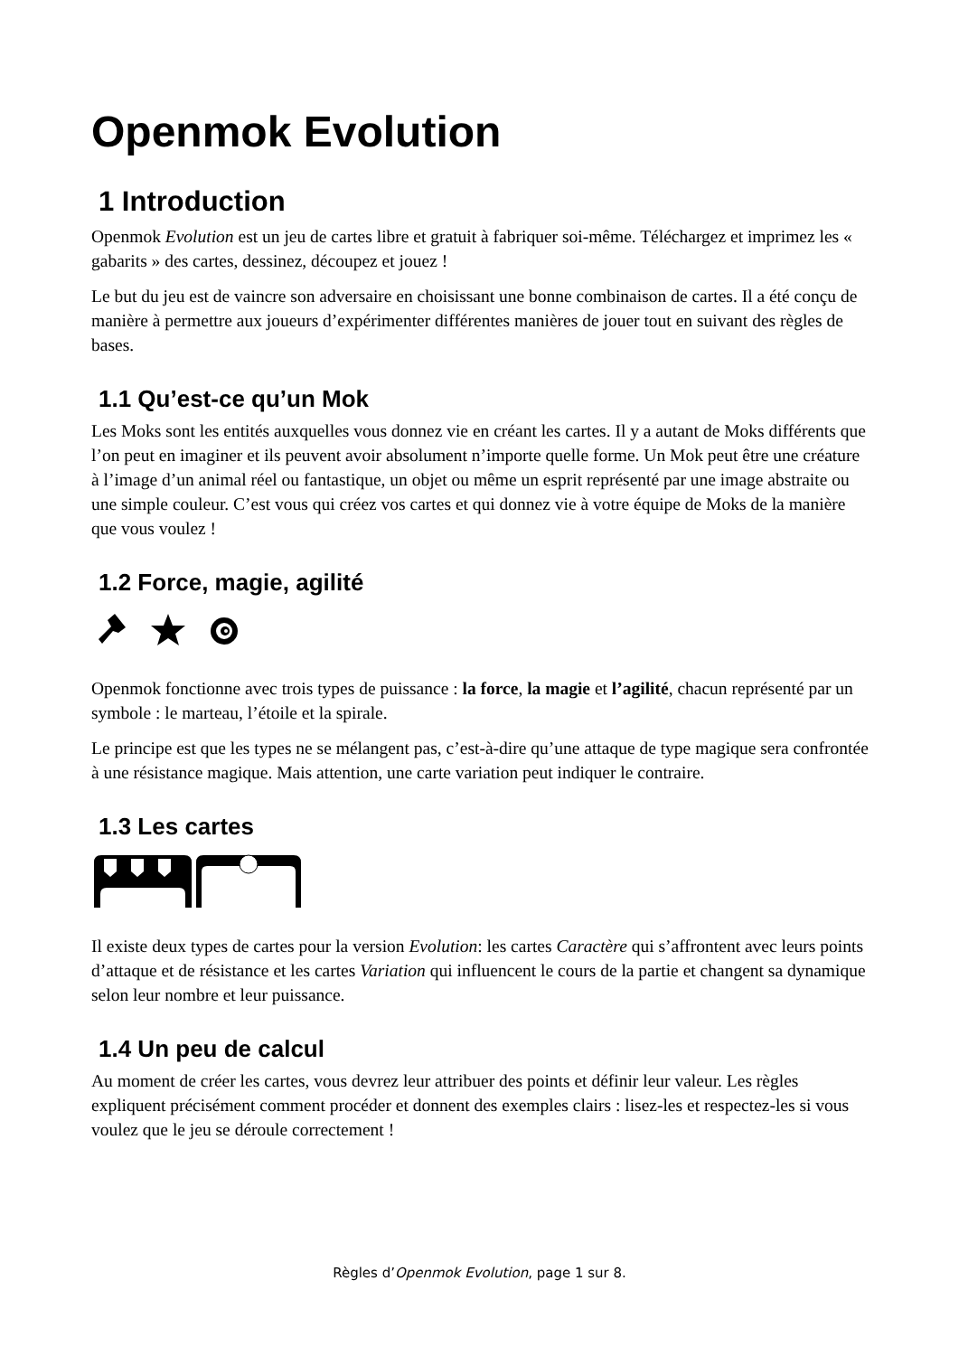Openmok Evolution
1 Introduction
Openmok Evolution est un jeu de cartes libre et gratuit à fabriquer soi-même. Téléchargez et imprimez les « gabarits » des cartes, dessinez, découpez et jouez !
Le but du jeu est de vaincre son adversaire en choisissant une bonne combinaison de cartes. Il a été conçu de manière à permettre aux joueurs d’expérimenter différentes manières de jouer tout en suivant des règles de bases.
1.1 Qu’est-ce qu’un Mok
Les Moks sont les entités auxquelles vous donnez vie en créant les cartes. Il y a autant de Moks différents que l’on peut en imaginer et ils peuvent avoir absolument n’importe quelle forme. Un Mok peut être une créature à l’image d’un animal réel ou fantastique, un objet ou même un esprit représenté par une image abstraite ou une simple couleur. C’est vous qui créez vos cartes et qui donnez vie à votre équipe de Moks de la manière que vous voulez !
1.2 Force, magie, agilité
Openmok fonctionne avec trois types de puissance : la force, la magie et l’agilité, chacun représenté par un symbole : le marteau, l’étoile et la spirale.
Le principe est que les types ne se mélangent pas, c’est-à-dire qu’une attaque de type magique sera confrontée à une résistance magique. Mais attention, une carte variation peut indiquer le contraire.
1.3 Les cartes
Il existe deux types de cartes pour la version Evolution: les cartes Caractère qui s’affrontent avec leurs points d’attaque et de résistance et les cartes Variation qui influencent le cours de la partie et changent sa dynamique selon leur nombre et leur puissance.
1.4 Un peu de calcul
Au moment de créer les cartes, vous devrez leur attribuer des points et définir leur valeur. Les règles expliquent précisément comment procéder et donnent des exemples clairs : lisez-les et respectez-les si vous voulez que le jeu se déroule correctement !
Règles d’Openmok Evolution, page 1 sur 8.